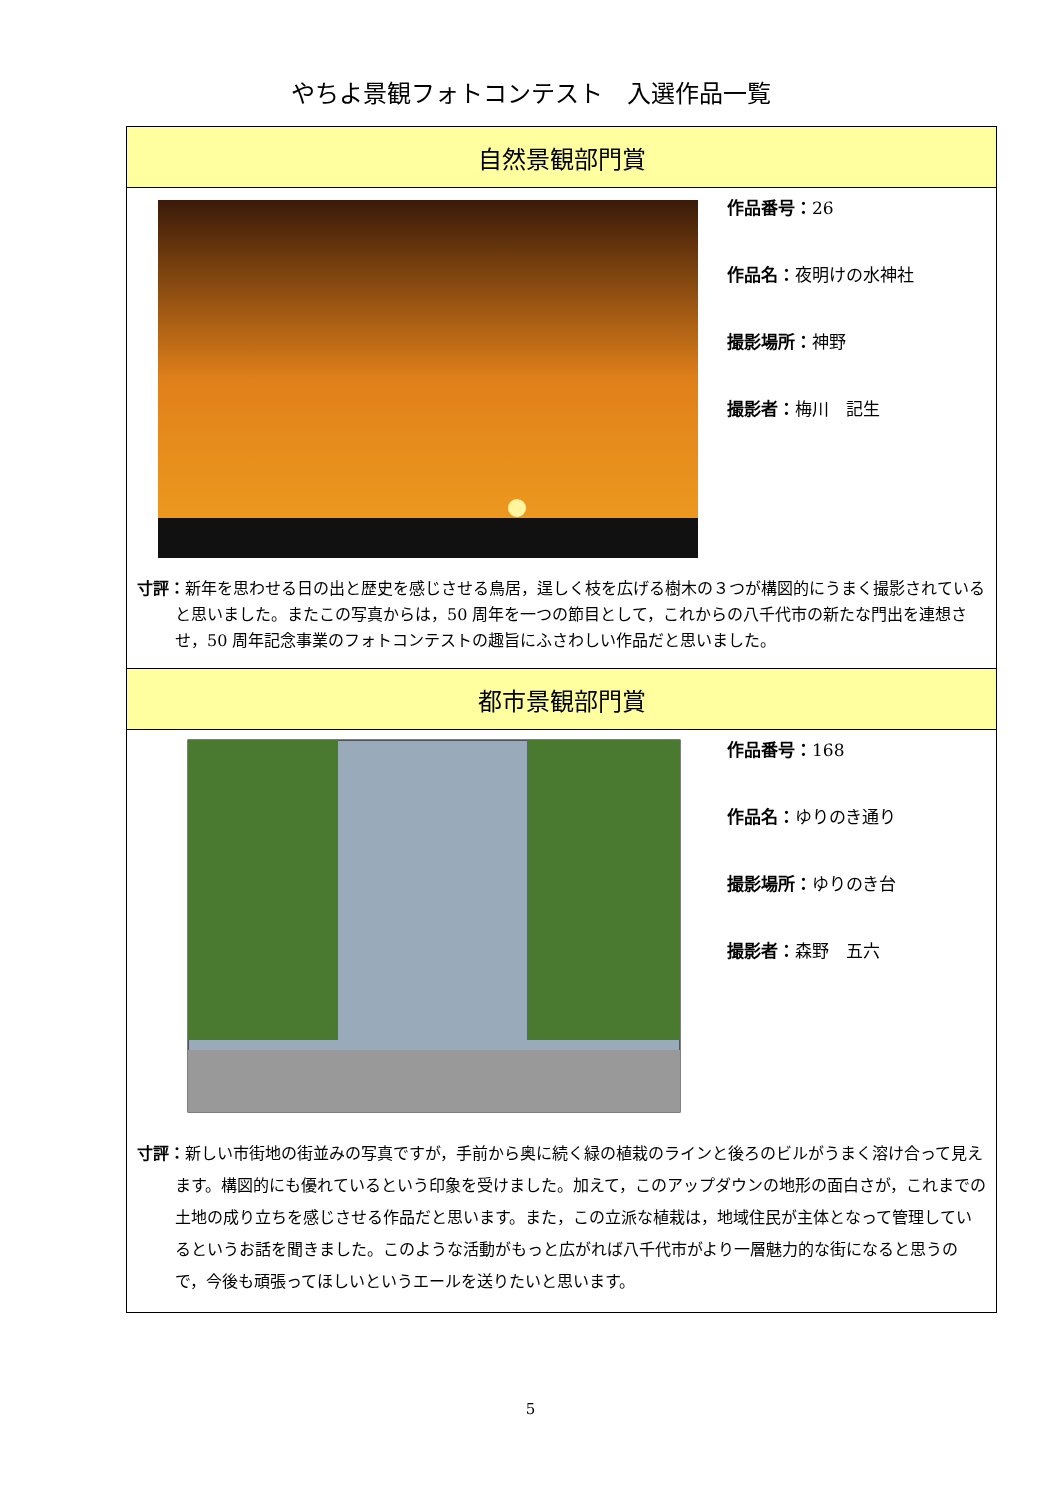やちよ景観フォトコンテスト　入選作品一覧
| 自然景観部門賞 | |
| | 作品番号： 26 作品名： 夜明けの水神社 撮影場所： 神野 撮影者： 梅川 記生 |
| 寸評： 新年を思わせる日の出と歴史を感じさせる鳥居，逞しく枝を広げる樹木の３つが構図的にうまく撮影されていると思いました。またこの写真からは，50 周年を一つの節目として，これからの八千代市の新たな門出を連想させ，50 周年記念事業のフォトコンテストの趣旨にふさわしい作品だと思いました。 | |
| 都市景観部門賞 | |
| | 作品番号： 168 作品名： ゆりのき通り 撮影場所： ゆりのき台 撮影者： 森野 五六 |
| 寸評： 新しい市街地の街並みの写真ですが，手前から奥に続く緑の植栽のラインと後ろのビルがうまく溶け合って見えます。構図的にも優れているという印象を受けました。加えて，このアップダウンの地形の面白さが，これまでの土地の成り立ちを感じさせる作品だと思います。また，この立派な植栽は，地域住民が主体となって管理しているというお話を聞きました。このような活動がもっと広がれば八千代市がより一層魅力的な街になると思うので，今後も頑張ってほしいというエールを送りたいと思います。 | |
5